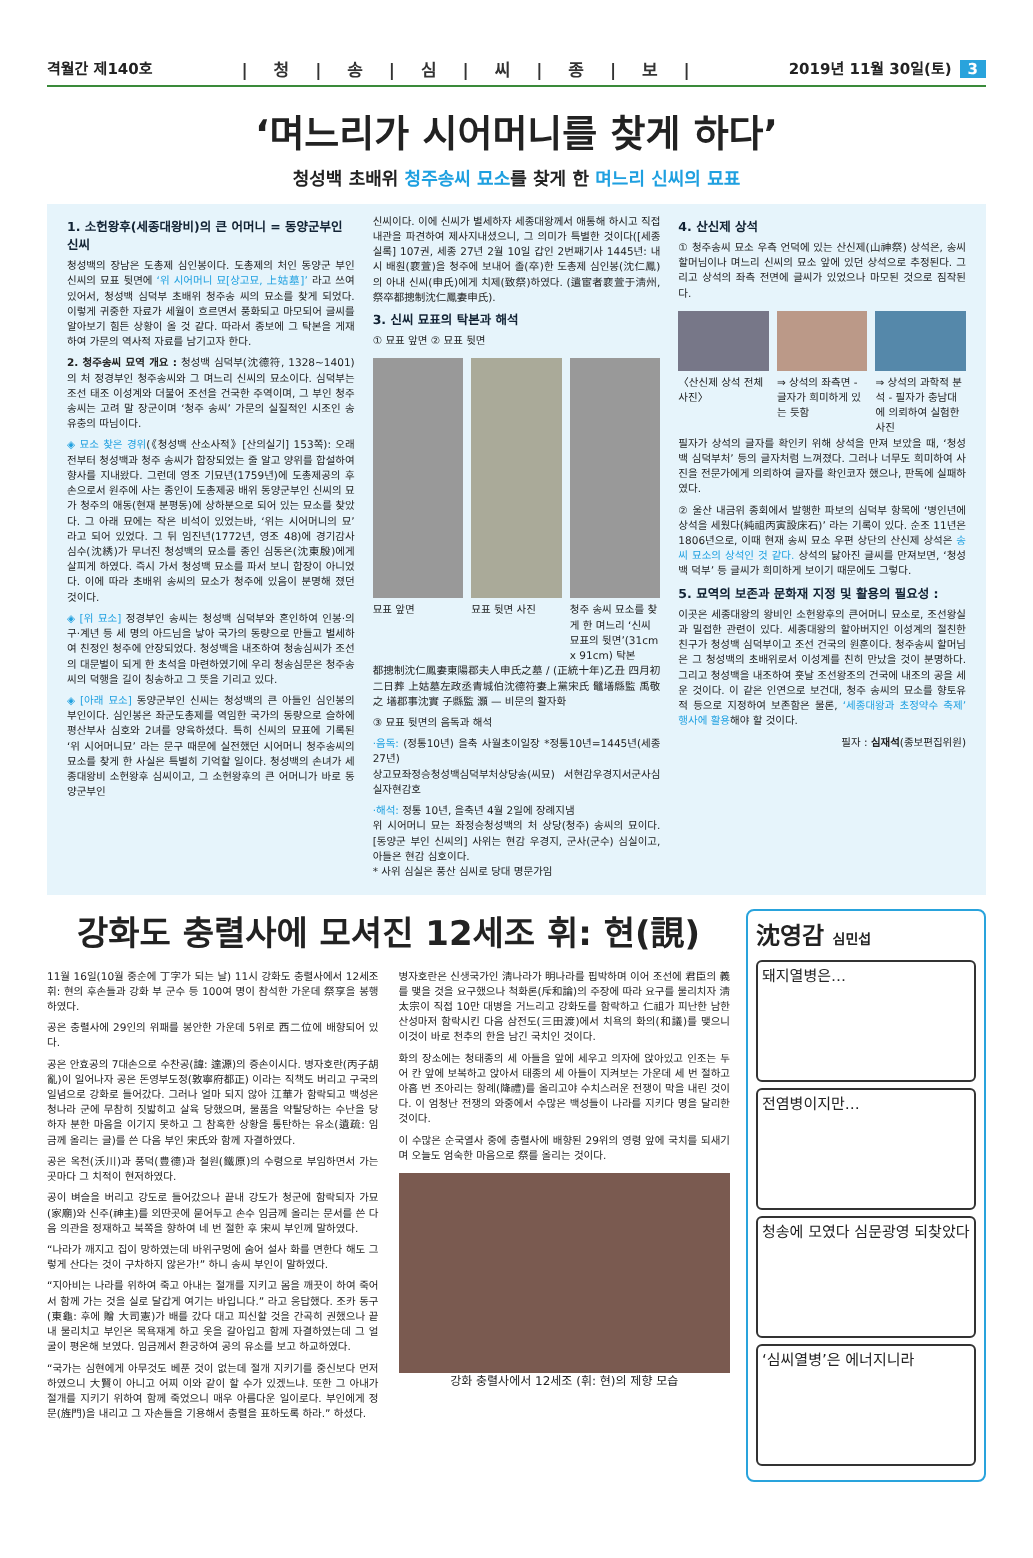격월간 제140호 | 청 | 송 | 심 | 씨 | 종 | 보 | 2019년 11월 30일(토) 3
‘며느리가 시어머니를 찾게 하다’
청성백 초배위 청주송씨 묘소를 찾게 한 며느리 신씨의 묘표
1. 소헌왕후(세종대왕비)의 큰 어머니 = 동양군부인 신씨
청성백의 장남은 도총제 심인봉이다. 도총제의 처인 동양군 부인 신씨의 묘표 뒷면에 ‘위 시어머니 묘[상고묘, 上姑墓]’ 라고 쓰여 있어서, 청성백 심덕부 초배위 청주송 씨의 묘소를 찾게 되었다. 이렇게 귀중한 자료가 세월이 흐르면서 풍화되고 마모되어 글씨를 알아보기 힘든 상황이 올 것 같다. 따라서 종보에 그 탁본을 게재하여 가문의 역사적 자료를 남기고자 한다.
2. 청주송씨 묘역 개요 : 청성백 심덕부(沈德符, 1328~1401)의 처 정경부인 청주송씨와 그 며느리 신씨의 묘소이다. 심덕부는 조선 태조 이성계와 더불어 조선을 건국한 주역이며, 그 부인 청주송씨는 고려 말 장군이며 ‘청주 송씨’ 가문의 실질적인 시조인 송유충의 따님이다.
◈ 묘소 찾은 경위(《청성백 산소사적》[산의실기] 153쪽): 오래 전부터 청성백과 청주 송씨가 합장되었는 줄 알고 양위를 합설하여 향사를 지내왔다. 그런데 영조 기묘년(1759년)에 도총제공의 후손으로서 원주에 사는 종인이 도총제공 배위 동양군부인 신씨의 묘가 청주의 애동(현재 분평동)에 상하분으로 되어 있는 묘소를 찾았다. 그 아래 묘에는 작은 비석이 있었는바, ‘위는 시어머니의 묘’ 라고 되어 있었다. 그 뒤 임진년(1772년, 영조 48)에 경기감사 심수(沈綉)가 무너진 청성백의 묘소를 종인 심동은(沈東殷)에게 살피게 하였다. 즉시 가서 청성백 묘소를 파서 보니 합장이 아니었다. 이에 따라 초배위 송씨의 묘소가 청주에 있음이 분명해 졌던 것이다.
◈ [위 묘소] 정경부인 송씨는 청성백 심덕부와 혼인하여 인봉·의구·계년 등 세 명의 아드님을 낳아 국가의 동량으로 만들고 별세하여 친정인 청주에 안장되었다. 청성백을 내조하여 청송심씨가 조선의 대문벌이 되게 한 초석을 마련하였기에 우리 청송심문은 청주송씨의 덕행을 길이 칭송하고 그 뜻을 기리고 있다.
◈ [아래 묘소] 동양군부인 신씨는 청성백의 큰 아들인 심인봉의 부인이다. 심인봉은 좌군도총제를 역임한 국가의 동량으로 슬하에 평산부사 심호와 2녀를 양육하셨다. 특히 신씨의 묘표에 기록된 ‘위 시어머니묘’ 라는 문구 때문에 실전했던 시어머니 청주송씨의 묘소를 찾게 한 사실은 특별히 기억할 일이다. 청성백의 손녀가 세종대왕비 소헌왕후 심씨이고, 그 소헌왕후의 큰 어머니가 바로 동양군부인
신씨이다. 이에 신씨가 별세하자 세종대왕께서 애통해 하시고 직접 내관을 파견하여 제사지내셨으니, 그 의미가 특별한 것이다([세종실록] 107권, 세종 27년 2월 10일 갑인 2번째기사 1445년: 내시 배훤(裵萱)을 청주에 보내어 졸(卒)한 도총제 심인봉(沈仁鳳)의 아내 신씨(申氏)에게 치제(致祭)하였다. (遣宦者裵萱于淸州, 祭卒都摠制沈仁鳳妻申氏).
3. 신씨 묘표의 탁본과 해석
① 묘표 앞면 ② 묘표 뒷면
묘표 앞면 묘표 뒷면 사진 청주 송씨 묘소를 찾게 한 며느리 ‘신씨 묘표의 뒷면’(31cm x 91cm) 탁본
都摠制沈仁鳳妻東陽郡夫人申氏之墓 / (正統十年)乙丑 四月初二日葬 上姑墓左政丞青城伯沈德符妻上黨宋氏 鼊墡縣監 禹敬之 墡郡事沈實 子縣監 灝 — 비문의 활자화
③ 묘표 뒷면의 음독과 해석
·음독: (정통10년) 을축 사월초이일장 *정통10년=1445년(세종 27년)
상고묘좌정승청성백심덕부처상당송(씨묘) 서현감우경지서군사심실자현감호
·해석: 정통 10년, 을축년 4월 2일에 장례지냄
위 시어머니 묘는 좌정승청성백의 처 상당(청주) 송씨의 묘이다. [동양군 부인 신씨의] 사위는 현감 우경지, 군사(군수) 심실이고, 아들은 현감 심호이다.
* 사위 심실은 풍산 심씨로 당대 명문가임
4. 산신제 상석
① 청주송씨 묘소 우측 언덕에 있는 산신제(山神祭) 상석은, 송씨 할머님이나 며느리 신씨의 묘소 앞에 있던 상석으로 추정된다. 그리고 상석의 좌측 전면에 글씨가 있었으나 마모된 것으로 짐작된다.
〈산신제 상석 전체 사진〉 ⇒ 상석의 좌측면 - 글자가 희미하게 있는 듯함
⇒ 상석의 과학적 분석 - 필자가 충남대에 의뢰하여 실험한 사진
필자가 상석의 글자를 확인키 위해 상석을 만져 보았을 때, ‘청성백 심덕부처’ 등의 글자처럼 느껴졌다. 그러나 너무도 희미하여 사진을 전문가에게 의뢰하여 글자를 확인코자 했으나, 판독에 실패하였다.
② 울산 내금위 종회에서 발행한 파보의 심덕부 항목에 ‘병인년에 상석을 세웠다(純祖丙寅設床石)’ 라는 기록이 있다. 순조 11년은 1806년으로, 이때 현재 송씨 묘소 우편 상단의 산신제 상석은 송씨 묘소의 상석인 것 같다. 상석의 닳아진 글씨를 만져보면, ‘청성백 덕부’ 등 글씨가 희미하게 보이기 때문에도 그렇다.
5. 묘역의 보존과 문화재 지정 및 활용의 필요성 :
이곳은 세종대왕의 왕비인 소헌왕후의 큰어머니 묘소로, 조선왕실과 밀접한 관련이 있다. 세종대왕의 할아버지인 이성계의 절친한 친구가 청성백 심덕부이고 조선 건국의 원훈이다. 청주송씨 할머님은 그 청성백의 초배위로서 이성계를 친히 만났을 것이 분명하다. 그리고 청성백을 내조하여 훗날 조선왕조의 건국에 내조의 공을 세운 것이다. 이 같은 인연으로 보건대, 청주 송씨의 묘소를 향토유적 등으로 지정하여 보존함은 물론, ‘세종대왕과 초정약수 축제’ 행사에 활용해야 할 것이다.
필자 : 심재석(종보편집위원)
강화도 충렬사에 모셔진 12세조 휘: 현(誢)
11월 16일(10월 중순에 丁字가 되는 날) 11시 강화도 충렬사에서 12세조 휘: 현의 후손들과 강화 부 군수 등 100여 명이 참석한 가운데 祭享을 봉행하였다.
공은 충렬사에 29인의 위패를 봉안한 가운데 5위로 西二位에 배향되어 있다.
공은 안효공의 7대손으로 수찬공(諱: 達源)의 증손이시다. 병자호란(丙子胡亂)이 일어나자 공은 돈영부도정(敦寧府都正) 이라는 직책도 버리고 구국의 일념으로 강화로 들어갔다. 그러나 얼마 되지 않아 江華가 함락되고 백성은 청나라 군에 무참히 짓밟히고 살육 당했으며, 물품을 약탈당하는 수난을 당하자 분한 마음을 이기지 못하고 그 참혹한 상황을 통탄하는 유소(遺疏: 임금께 올리는 글)를 쓴 다음 부인 宋氏와 함께 자결하였다.
공은 옥천(沃川)과 풍덕(豊德)과 철원(鐵原)의 수령으로 부임하면서 가는 곳마다 그 치적이 현저하였다.
공이 벼슬을 버리고 강도로 들어갔으나 끝내 강도가 청군에 함락되자 가묘(家廟)와 신주(神主)를 외딴곳에 묻어두고 손수 임금께 올리는 문서를 쓴 다음 의관을 정재하고 북쪽을 향하여 네 번 절한 후 宋씨 부인께 말하였다.
“나라가 깨지고 집이 망하였는데 바위구멍에 숨어 설사 화를 면한다 해도 그렇게 산다는 것이 구차하지 않은가!” 하니 송씨 부인이 말하였다.
“지아비는 나라를 위하여 죽고 아내는 절개를 지키고 몸을 깨끗이 하여 죽어서 함께 가는 것을 실로 달갑게 여기는 바입니다.” 라고 응답했다. 조카 동구(東龜: 후에 贈 大司憲)가 배를 갔다 대고 피신할 것을 간곡히 권했으나 끝내 물리치고 부인은 목욕재계 하고 옷을 갈아입고 함께 자결하였는데 그 얼굴이 평온해 보였다. 임금께서 환궁하여 공의 유소를 보고 하교하였다.
“국가는 심현에게 아무것도 베푼 것이 없는데 절개 지키기를 중신보다 먼저 하였으니 大賢이 아니고 어찌 이와 같이 할 수가 있겠느냐. 또한 그 아내가 절개를 지키기 위하여 함께 죽었으니 매우 아름다운 일이로다. 부인에게 정문(旌門)을 내리고 그 자손들을 기용해서 충렬을 표하도록 하라.” 하셨다.
병자호란은 신생국가인 淸나라가 明나라를 핍박하며 이어 조선에 君臣의 義를 맺을 것을 요구했으나 척화론(斥和論)의 주장에 따라 요구를 물리치자 淸太宗이 직접 10만 대병을 거느리고 강화도를 함락하고 仁祖가 피난한 남한산성마저 함락시킨 다음 삼전도(三田渡)에서 치욕의 화의(和議)를 맺으니 이것이 바로 천추의 한을 남긴 국치인 것이다.
화의 장소에는 청태종의 세 아들을 앞에 세우고 의자에 앉아있고 인조는 두어 칸 앞에 보복하고 앉아서 태종의 세 아들이 지켜보는 가운데 세 번 절하고 아홉 번 조아리는 항례(降禮)를 올리고야 수치스러운 전쟁이 막을 내린 것이다. 이 엄청난 전쟁의 와중에서 수많은 백성들이 나라를 지키다 명을 달리한 것이다.
이 수많은 순국열사 중에 충렬사에 배향된 29위의 영령 앞에 국치를 되새기며 오늘도 엄숙한 마음으로 祭를 올리는 것이다.
강화 충렬사에서 12세조 (휘: 현)의 제향 모습
沈영감 심민섭
돼지열병은…
전염병이지만…
청송에 모였다 심문광영 되찾았다
‘심씨열병’은 에너지니라